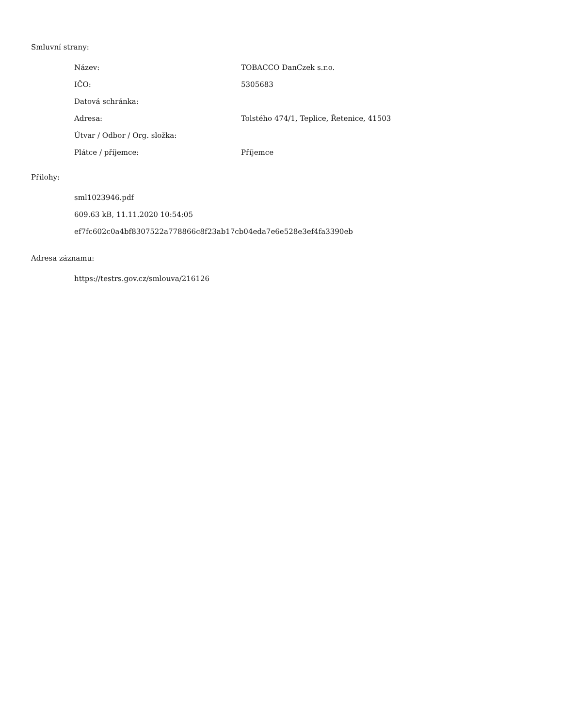Smluvní strany:
| Název: | TOBACCO DanCzek s.r.o. |
| IČO: | 5305683 |
| Datová schránka: | |
| Adresa: | Tolstého 474/1, Teplice, Řetenice, 41503 |
| Útvar / Odbor / Org. složka: | |
| Plátce / příjemce: | Příjemce |
Přílohy:
sml1023946.pdf
609.63 kB, 11.11.2020 10:54:05
ef7fc602c0a4bf8307522a778866c8f23ab17cb04eda7e6e528e3ef4fa3390eb
Adresa záznamu:
https://testrs.gov.cz/smlouva/216126